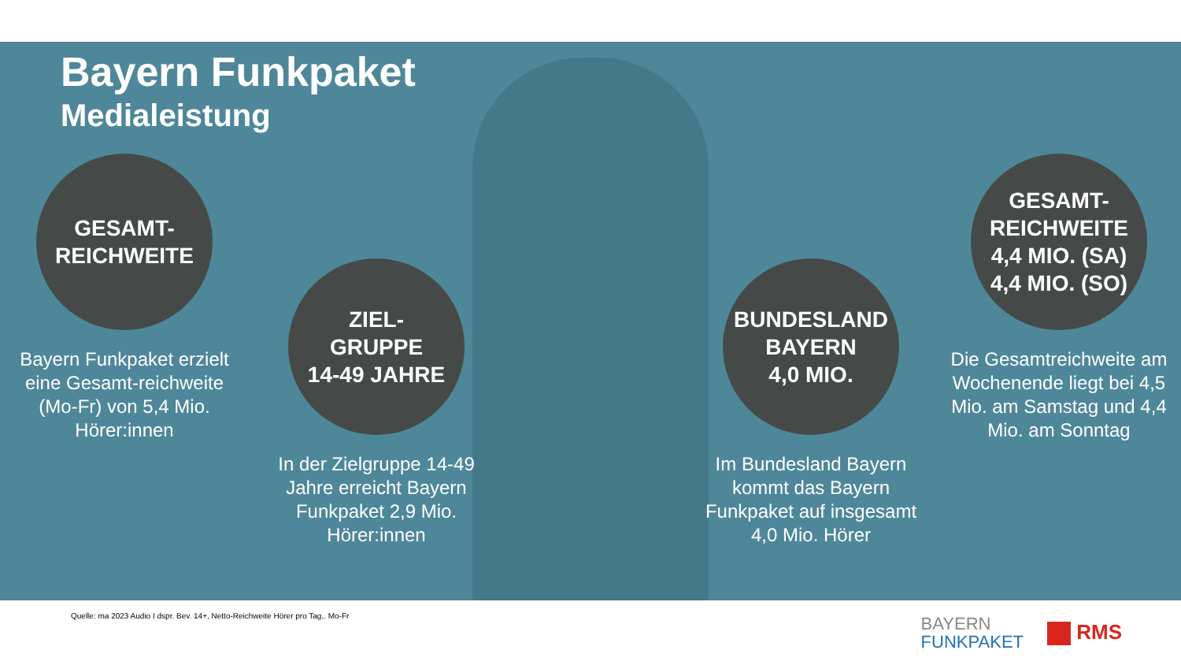Bayern Funkpaket
Medialeistung
GESAMT-
REICHWEITE
Bayern Funkpaket erzielt eine Gesamt-reichweite (Mo-Fr) von 5,4 Mio. Hörer:innen
ZIEL-
GRUPPE
14-49 JAHRE
In der Zielgruppe 14-49 Jahre erreicht Bayern Funkpaket 2,9 Mio. Hörer:innen
BUNDESLAND
BAYERN
4,0 MIO.
Im Bundesland Bayern kommt das Bayern Funkpaket auf insgesamt 4,0 Mio. Hörer
GESAMT-
REICHWEITE
4,4 MIO. (SA)
4,4 MIO. (SO)
Die Gesamtreichweite am Wochenende liegt bei 4,5 Mio. am Samstag und 4,4 Mio. am Sonntag
Quelle: ma 2023 Audio I dspr. Bev. 14+, Netto-Reichweite Hörer pro Tag,. Mo-Fr
BAYERN
FUNKPAKET
RMS